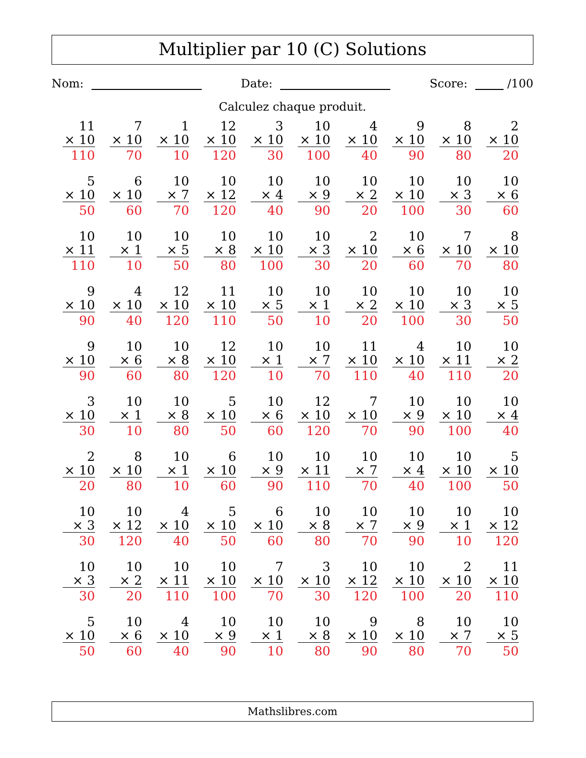Multiplier par 10 (C) Solutions
Nom: Date: Score: /100
Calculez chaque produit.
| 11 × 10 110 | 7 × 10 70 | 1 × 10 10 | 12 × 10 120 | 3 × 10 30 | 10 × 10 100 | 4 × 10 40 | 9 × 10 90 | 8 × 10 80 | 2 × 10 20 |
| 5 × 10 50 | 6 × 10 60 | 10 × 7 70 | 10 × 12 120 | 10 × 4 40 | 10 × 9 90 | 10 × 2 20 | 10 × 10 100 | 10 × 3 30 | 10 × 6 60 |
| 10 × 11 110 | 10 × 1 10 | 10 × 5 50 | 10 × 8 80 | 10 × 10 100 | 10 × 3 30 | 2 × 10 20 | 10 × 6 60 | 7 × 10 70 | 8 × 10 80 |
| 9 × 10 90 | 4 × 10 40 | 12 × 10 120 | 11 × 10 110 | 10 × 5 50 | 10 × 1 10 | 10 × 2 20 | 10 × 10 100 | 10 × 3 30 | 10 × 5 50 |
| 9 × 10 90 | 10 × 6 60 | 10 × 8 80 | 12 × 10 120 | 10 × 1 10 | 10 × 7 70 | 11 × 10 110 | 4 × 10 40 | 10 × 11 110 | 10 × 2 20 |
| 3 × 10 30 | 10 × 1 10 | 10 × 8 80 | 5 × 10 50 | 10 × 6 60 | 12 × 10 120 | 7 × 10 70 | 10 × 9 90 | 10 × 10 100 | 10 × 4 40 |
| 2 × 10 20 | 8 × 10 80 | 10 × 1 10 | 6 × 10 60 | 10 × 9 90 | 10 × 11 110 | 10 × 7 70 | 10 × 4 40 | 10 × 10 100 | 5 × 10 50 |
| 10 × 3 30 | 10 × 12 120 | 4 × 10 40 | 5 × 10 50 | 6 × 10 60 | 10 × 8 80 | 10 × 7 70 | 10 × 9 90 | 10 × 1 10 | 10 × 12 120 |
| 10 × 3 30 | 10 × 2 20 | 10 × 11 110 | 10 × 10 100 | 7 × 10 70 | 3 × 10 30 | 10 × 12 120 | 10 × 10 100 | 2 × 10 20 | 11 × 10 110 |
| 5 × 10 50 | 10 × 6 60 | 4 × 10 40 | 10 × 9 90 | 10 × 1 10 | 10 × 8 80 | 9 × 10 90 | 8 × 10 80 | 10 × 7 70 | 10 × 5 50 |
Mathslibres.com